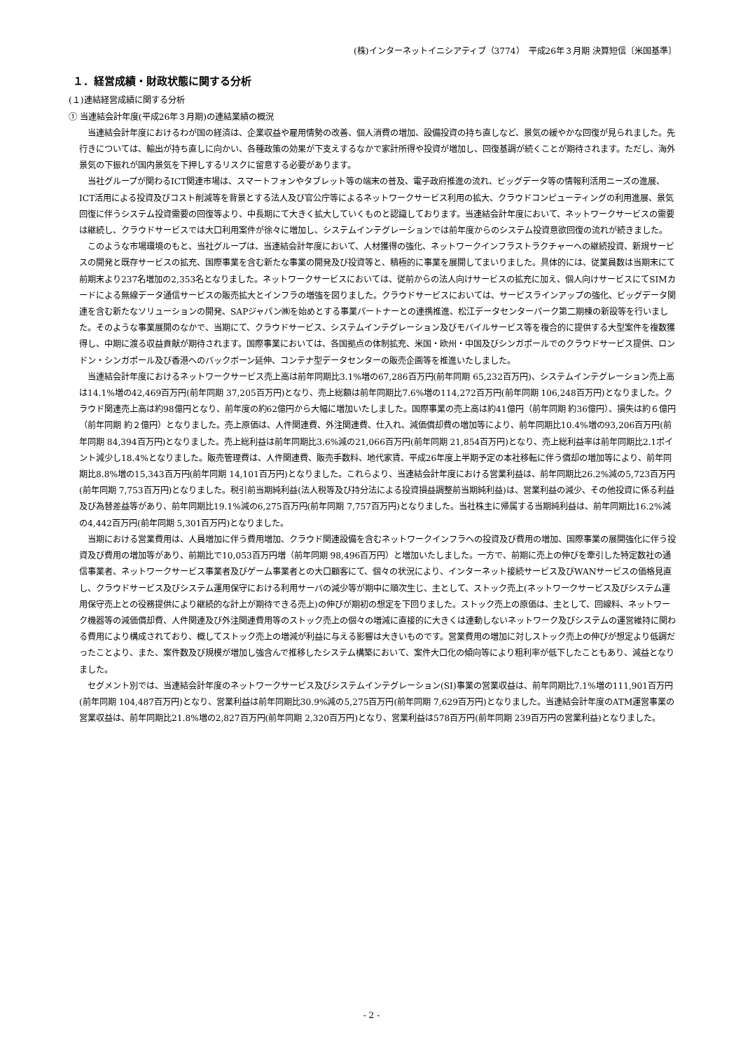(株)インターネットイニシアティブ（3774）　平成26年３月期 決算短信〔米国基準〕
１．経営成績・財政状態に関する分析
(１)連結経営成績に関する分析
① 当連結会計年度(平成26年３月期)の連結業績の概況
　当連結会計年度におけるわが国の経済は、企業収益や雇用情勢の改善、個人消費の増加、設備投資の持ち直しなど、景気の緩やかな回復が見られました。先行きについては、輸出が持ち直しに向かい、各種政策の効果が下支えするなかで家計所得や投資が増加し、回復基調が続くことが期待されます。ただし、海外景気の下振れが国内景気を下押しするリスクに留意する必要があります。
　当社グループが関わるICT関連市場は、スマートフォンやタブレット等の端末の普及、電子政府推進の流れ、ビッグデータ等の情報利活用ニーズの進展、ICT活用による投資及びコスト削減等を背景とする法人及び官公庁等によるネットワークサービス利用の拡大、クラウドコンピューティングの利用進展、景気回復に伴うシステム投資需要の回復等より、中長期にて大きく拡大していくものと認識しております。当連結会計年度において、ネットワークサービスの需要は継続し、クラウドサービスでは大口利用案件が徐々に増加し、システムインテグレーションでは前年度からのシステム投資意欲回復の流れが続きました。
　このような市場環境のもと、当社グループは、当連結会計年度において、人材獲得の強化、ネットワークインフラストラクチャーへの継続投資、新規サービスの開発と既存サービスの拡充、国際事業を含む新たな事業の開発及び投資等と、積極的に事業を展開してまいりました。具体的には、従業員数は当期末にて前期末より237名増加の2,353名となりました。ネットワークサービスにおいては、従前からの法人向けサービスの拡充に加え、個人向けサービスにてSIMカードによる無線データ通信サービスの販売拡大とインフラの増強を図りました。クラウドサービスにおいては、サービスラインアップの強化、ビッグデータ関連を含む新たなソリューションの開発、SAPジャパン㈱を始めとする事業パートナーとの連携推進、松江データセンターパーク第二期棟の新設等を行いました。そのような事業展開のなかで、当期にて、クラウドサービス、システムインテグレーション及びモバイルサービス等を複合的に提供する大型案件を複数獲得し、中期に渡る収益貢献が期待されます。国際事業においては、各国拠点の体制拡充、米国・欧州・中国及びシンガポールでのクラウドサービス提供、ロンドン・シンガポール及び香港へのバックボーン延伸、コンテナ型データセンターの販売企画等を推進いたしました。
　当連結会計年度におけるネットワークサービス売上高は前年同期比3.1%増の67,286百万円(前年同期 65,232百万円)、システムインテグレーション売上高は14.1%増の42,469百万円(前年同期 37,205百万円)となり、売上総額は前年同期比7.6%増の114,272百万円(前年同期 106,248百万円)となりました。クラウド関連売上高は約98億円となり、前年度の約62億円から大幅に増加いたしました。国際事業の売上高は約41億円（前年同期 約36億円）、損失は約６億円（前年同期 約２億円）となりました。売上原価は、人件関連費、外注関連費、仕入れ、減価償却費の増加等により、前年同期比10.4%増の93,206百万円(前年同期 84,394百万円)となりました。売上総利益は前年同期比3.6%減の21,066百万円(前年同期 21,854百万円)となり、売上総利益率は前年同期比2.1ポイント減少し18.4%となりました。販売管理費は、人件関連費、販売手数料、地代家賃、平成26年度上半期予定の本社移転に伴う償却の増加等により、前年同期比8.8%増の15,343百万円(前年同期 14,101百万円)となりました。これらより、当連結会計年度における営業利益は、前年同期比26.2%減の5,723百万円(前年同期 7,753百万円)となりました。税引前当期純利益(法人税等及び持分法による投資損益調整前当期純利益)は、営業利益の減少、その他投資に係る利益及び為替差益等があり、前年同期比19.1%減の6,275百万円(前年同期 7,757百万円)となりました。当社株主に帰属する当期純利益は、前年同期比16.2%減の4,442百万円(前年同期 5,301百万円)となりました。
　当期における営業費用は、人員増加に伴う費用増加、クラウド関連設備を含むネットワークインフラへの投資及び費用の増加、国際事業の展開強化に伴う投資及び費用の増加等があり、前期比で10,053百万円増（前年同期 98,496百万円）と増加いたしました。一方で、前期に売上の伸びを牽引した特定数社の通信事業者、ネットワークサービス事業者及びゲーム事業者との大口顧客にて、個々の状況により、インターネット接続サービス及びWANサービスの価格見直し、クラウドサービス及びシステム運用保守における利用サーバの減少等が期中に順次生じ、主として、ストック売上(ネットワークサービス及びシステム運用保守売上との役務提供により継続的な計上が期待できる売上)の伸びが期初の想定を下回りました。ストック売上の原価は、主として、回線料、ネットワーク機器等の減価償却費、人件関連及び外注関連費用等のストック売上の個々の増減に直接的に大きくは連動しないネットワーク及びシステムの運営維持に関わる費用により構成されており、概してストック売上の増減が利益に与える影響は大きいものです。営業費用の増加に対しストック売上の伸びが想定より低調だったことより、また、案件数及び規模が増加し強含んで推移したシステム構築において、案件大口化の傾向等により粗利率が低下したこともあり、減益となりました。
　セグメント別では、当連結会計年度のネットワークサービス及びシステムインテグレーション(SI)事業の営業収益は、前年同期比7.1%増の111,901百万円(前年同期 104,487百万円)となり、営業利益は前年同期比30.9%減の5,275百万円(前年同期 7,629百万円)となりました。当連結会計年度のATM運営事業の営業収益は、前年同期比21.8%増の2,827百万円(前年同期 2,320百万円)となり、営業利益は578百万円(前年同期 239百万円の営業利益)となりました。
- 2 -